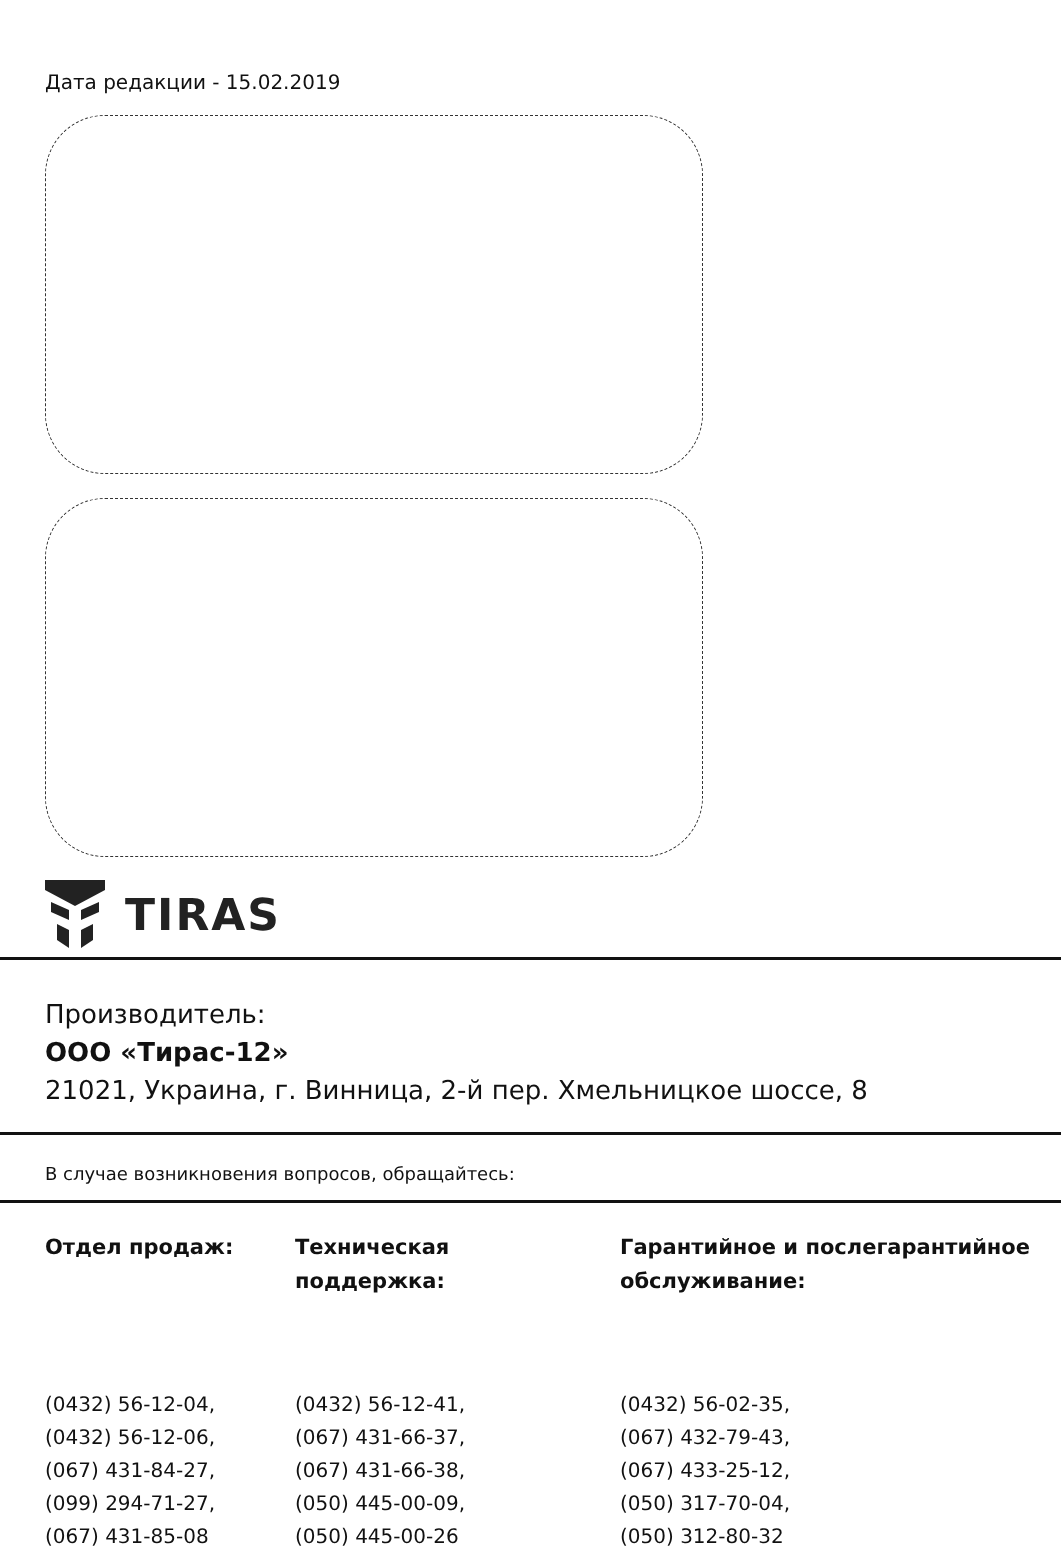Дата редакции - 15.02.2019
TIRAS
Производитель:
ООО «Тирас-12»
21021, Украина, г. Винница, 2-й пер. Хмельницкое шоссе, 8
В случае возникновения вопросов, обращайтесь:
| Отдел продаж: | Техническая поддержка: | Гарантийное и послегарантийное обслуживание: |
| --- | --- | --- |
| (0432) 56-12-04, | (0432) 56-12-41, | (0432) 56-02-35, |
| (0432) 56-12-06, | (067) 431-66-37, | (067) 432-79-43, |
| (067) 431-84-27, | (067) 431-66-38, | (067) 433-25-12, |
| (099) 294-71-27, | (050) 445-00-09, | (050) 317-70-04, |
| (067) 431-85-08 | (050) 445-00-26 | (050) 312-80-32 |